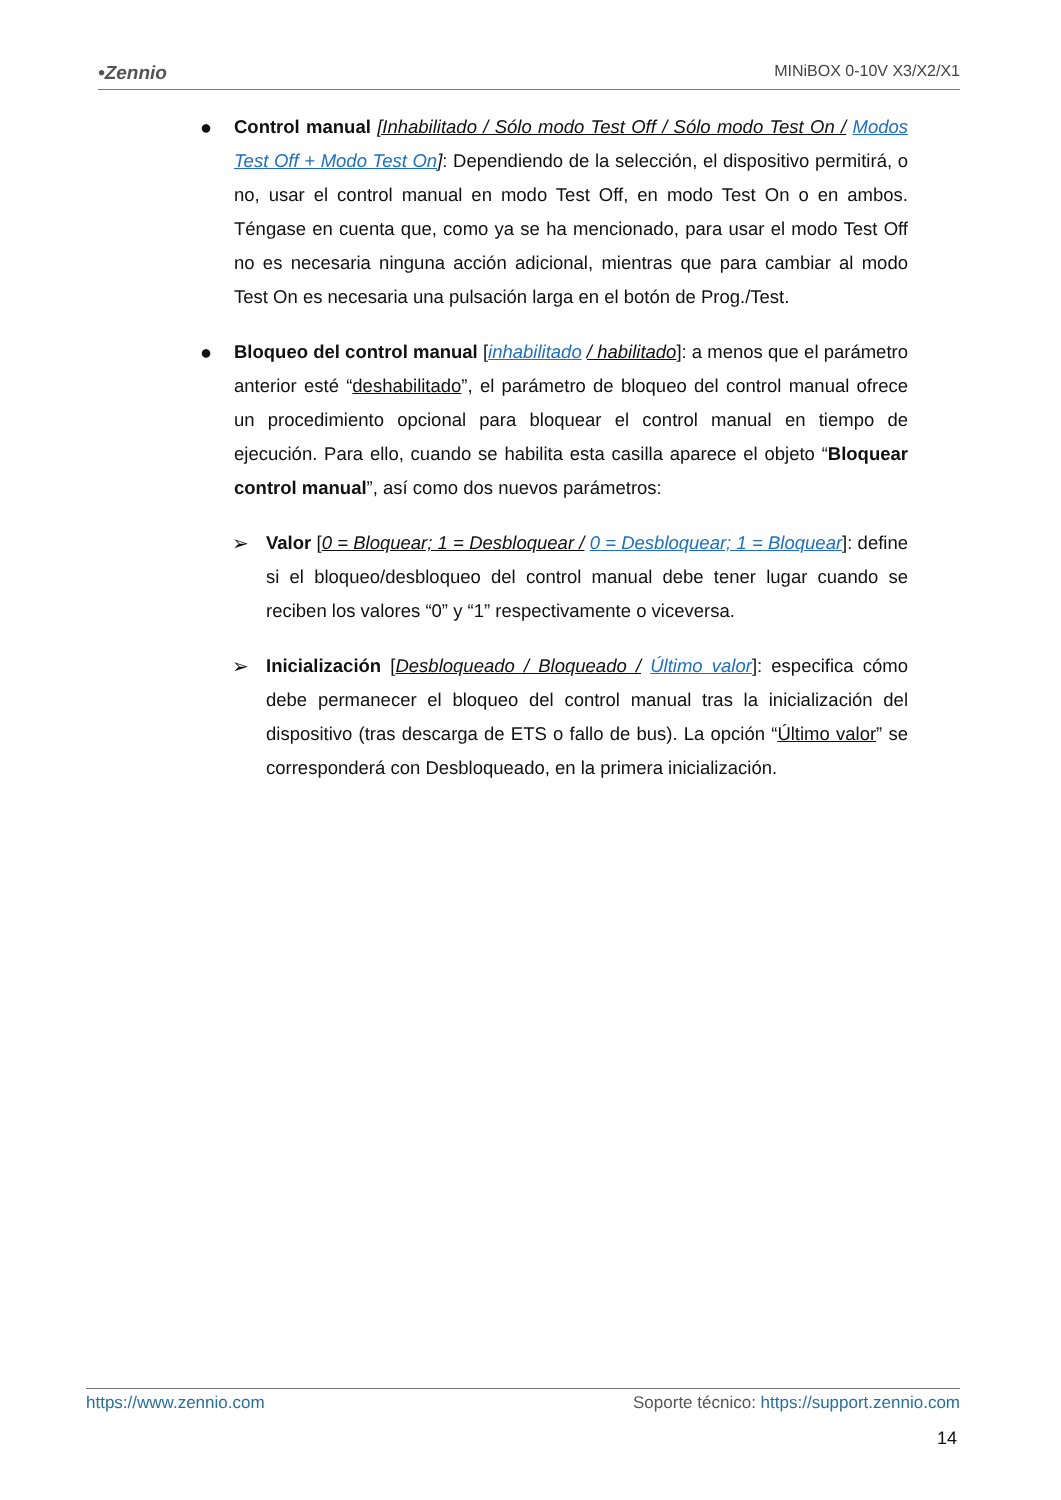•Zennio MINiBOX 0-10V X3/X2/X1
● Control manual [Inhabilitado / Sólo modo Test Off / Sólo modo Test On / Modos Test Off + Modo Test On]: Dependiendo de la selección, el dispositivo permitirá, o no, usar el control manual en modo Test Off, en modo Test On o en ambos. Téngase en cuenta que, como ya se ha mencionado, para usar el modo Test Off no es necesaria ninguna acción adicional, mientras que para cambiar al modo Test On es necesaria una pulsación larga en el botón de Prog./Test.
● Bloqueo del control manual [inhabilitado / habilitado]: a menos que el parámetro anterior esté “deshabilitado”, el parámetro de bloqueo del control manual ofrece un procedimiento opcional para bloquear el control manual en tiempo de ejecución. Para ello, cuando se habilita esta casilla aparece el objeto “Bloquear control manual”, así como dos nuevos parámetros:
➢ Valor [0 = Bloquear; 1 = Desbloquear / 0 = Desbloquear; 1 = Bloquear]: define si el bloqueo/desbloqueo del control manual debe tener lugar cuando se reciben los valores “0” y “1” respectivamente o viceversa.
➢ Inicialización [Desbloqueado / Bloqueado / Último valor]: especifica cómo debe permanecer el bloqueo del control manual tras la inicialización del dispositivo (tras descarga de ETS o fallo de bus). La opción “Último valor” se corresponderá con Desbloqueado, en la primera inicialización.
https://www.zennio.com Soporte técnico: https://support.zennio.com
14